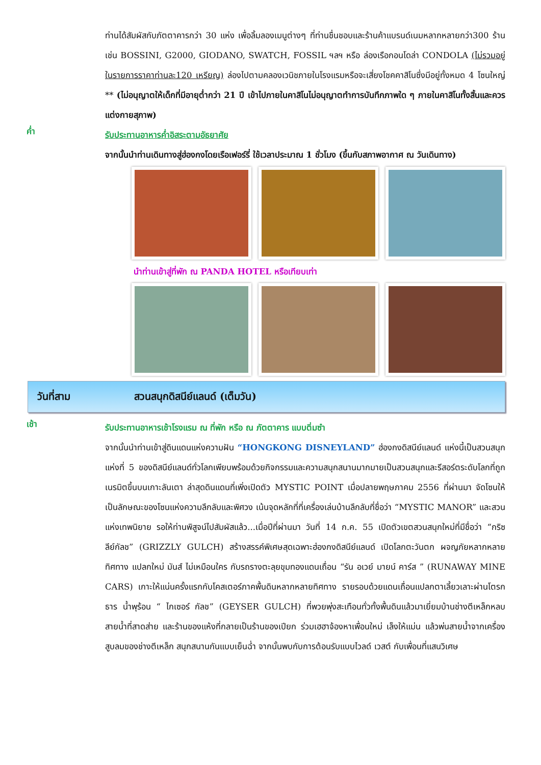ท่านได้สัมผัสกับภัตตาคารกว่า 30 แห่ง เพื่อลิ้มลองเมนูต่างๆ ที่ท่านชื่นชอบและร้านค้าแบรนด์เนมหลากหลายกว่า300 ร้าน เช่น BOSSINI, G2000, GIODANO, SWATCH, FOSSIL ฯลฯ หรือ ล่องเรือกอนโดล่า CONDOLA (ไม่รวมอยู่ในรายการราคาท่านละ120 เหรียญ) ล่องไปตามคลองเวนิชภายในโรงแรมหรือจะเสี่ยงโชคคาสิโนซึ่งมีอยู่ทั้งหมด 4 โซนใหญ่ ** (ไม่อนุญาตให้เด็กที่มีอายุต่ำกว่า 21 ปี เข้าไปภายในคาสิโนไม่อนุญาตทำการบันทึกภาพใด ๆ ภายในคาสิโนทั้งสิ้นและควรแต่งกายสุภาพ)
ค่ำ
รับประทานอาหารค่ำอิสระตามอัธยาศัย
จากนั้นนำท่านเดินทางสู่ฮ่องกงโดยเรือเฟอร์รี่ ใช้เวลาประมาณ 1 ชั่วโมง (ขึ้นกับสภาพอากาศ ณ วันเดินทาง)
นำท่านเข้าสู่ที่พัก ณ PANDA HOTEL หรือเทียบเท่า
วันที่สาม สวนสนุกดิสนีย์แลนด์ (เต็มวัน)
เช้า
รับประทานอาหารเช้าโรงแรม ณ ที่พัก หรือ ณ ภัตตาคาร แบบติ่มซำ
จากนั้นนำท่านเข้าสู่ดินแดนแห่งความฝัน “HONGKONG DISNEYLAND” ฮ่องกงดิสนีย์แลนด์ แห่งนี้เป็นสวนสนุกแห่งที่ 5 ของดิสนีย์แลนด์ทั่วโลกเพียบพร้อมด้วยกิจกรรมและความสนุกสนานมากมายเป็นสวนสนุกและรีสอร์ตระดับโลกที่ถูกเนรมิตขึ้นบนเกาะลันเตา ล่าสุดดินแดนที่เพิ่งเปิดตัว MYSTIC POINT เมื่อปลายพฤษภาคม 2556 ที่ผ่านมา จัดโซนให้เป็นลักษณะของโซนแห่งความลึกลับและพิศวง เน้นจุดหลักที่ที่เครื่องเล่นบ้านลึกลับที่ชื่อว่า “MYSTIC MANOR” และสวนแห่งเทพนิยาย รอให้ท่านพิสูจน์ไปสัมผัสแล้ว...เมื่อปีที่ผ่านมา วันที่ 14 ก.ค. 55 เปิดตัวเขตสวนสนุกใหม่ที่มีชื่อว่า “กริซลีย์กัลช” (GRIZZLY GULCH) สร้างสรรค์พิเศษสุดเฉพาะฮ่องกงดิสนีย์แลนด์ เปิดโลกตะวันตก ผจญภัยหลากหลายทิศทาง แปลกใหม่ มันส์ ไม่เหมือนใคร กับรถรางตะลุยขุมทองแดนเถื่อน “รัน อเวย์ มายน์ คาร์ส ” (RUNAWAY MINE CARS) เกาะให้แน่นครั้งแรกกับโคสเตอร์ภาคพื้นดินหลากหลายทิศทาง รายรอบด้วยแดนเถื่อนแปลกตาเลี้ยวเลาะผ่านโตรกธาร น้ำพุร้อน “ ไกเซอร์ กัลช” (GEYSER GULCH) ที่พวยพุ่งสะเทือนทั่วทั้งพื้นดินแล้วมาเยี่ยมบ้านช่างตีเหล็กหลบสายน้ำที่สาดส่าย และร้านของแห้งที่กลายเป็นร้านของเปียก ร่วมเฮฮาจ้องหาเพื่อนใหม่ เล็งให้แม่น แล้วพ่นสายน้ำจากเครื่องสูบลมของช่างตีเหล็ก สนุกสนานกันแบบเย็นฉ่ำ จากนั้นพบกับการต้อนรับแบบไวลด์ เวสต์ กับเพื่อนที่แสนวิเศษ